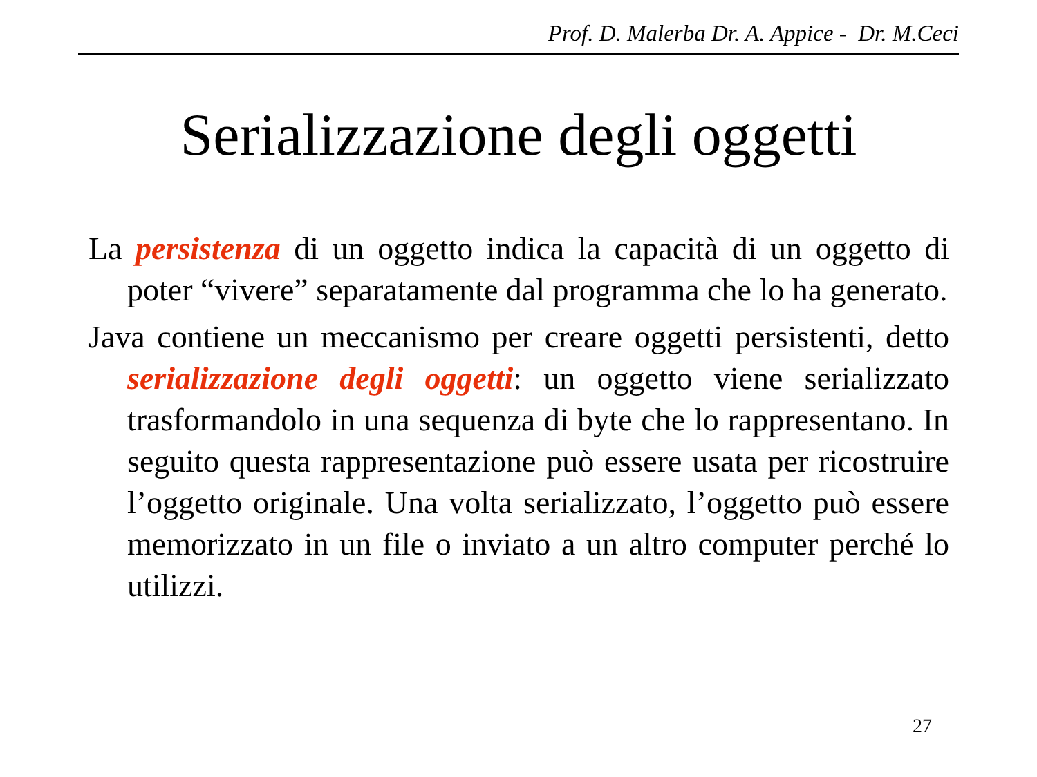Prof. D. Malerba Dr. A. Appice - Dr. M.Ceci
Serializzazione degli oggetti
La persistenza di un oggetto indica la capacità di un oggetto di poter “vivere” separatamente dal programma che lo ha generato.
Java contiene un meccanismo per creare oggetti persistenti, detto serializzazione degli oggetti: un oggetto viene serializzato trasformandolo in una sequenza di byte che lo rappresentano. In seguito questa rappresentazione può essere usata per ricostruire l’oggetto originale. Una volta serializzato, l’oggetto può essere memorizzato in un file o inviato a un altro computer perché lo utilizzi.
27